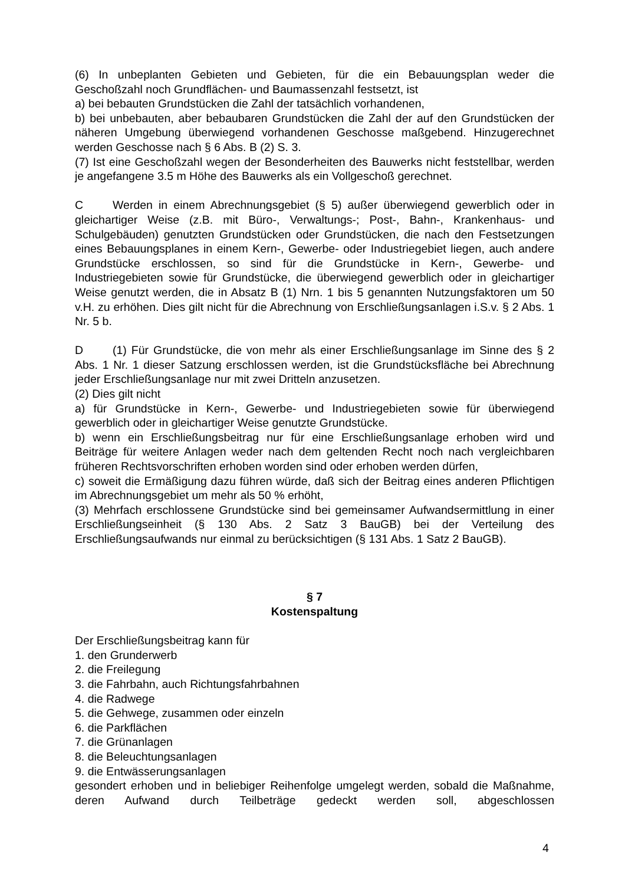(6) In unbeplanten Gebieten und Gebieten, für die ein Bebauungsplan weder die Geschoßzahl noch Grundflächen- und Baumassenzahl festsetzt, ist
a) bei bebauten Grundstücken die Zahl der tatsächlich vorhandenen,
b) bei unbebauten, aber bebaubaren Grundstücken die Zahl der auf den Grundstücken der näheren Umgebung überwiegend vorhandenen Geschosse maßgebend. Hinzugerechnet werden Geschosse nach § 6 Abs. B (2) S. 3.
(7) Ist eine Geschoßzahl wegen der Besonderheiten des Bauwerks nicht feststellbar, werden je angefangene 3.5 m Höhe des Bauwerks als ein Vollgeschoß gerechnet.
C Werden in einem Abrechnungsgebiet (§ 5) außer überwiegend gewerblich oder in gleichartiger Weise (z.B. mit Büro-, Verwaltungs-; Post-, Bahn-, Krankenhaus- und Schulgebäuden) genutzten Grundstücken oder Grundstücken, die nach den Festsetzungen eines Bebauungsplanes in einem Kern-, Gewerbe- oder Industriegebiet liegen, auch andere Grundstücke erschlossen, so sind für die Grundstücke in Kern-, Gewerbe- und Industriegebieten sowie für Grundstücke, die überwiegend gewerblich oder in gleichartiger Weise genutzt werden, die in Absatz B (1) Nrn. 1 bis 5 genannten Nutzungsfaktoren um 50 v.H. zu erhöhen. Dies gilt nicht für die Abrechnung von Erschließungsanlagen i.S.v. § 2 Abs. 1 Nr. 5 b.
D (1) Für Grundstücke, die von mehr als einer Erschließungsanlage im Sinne des § 2 Abs. 1 Nr. 1 dieser Satzung erschlossen werden, ist die Grundstücksfläche bei Abrechnung jeder Erschließungsanlage nur mit zwei Dritteln anzusetzen.
(2) Dies gilt nicht
a) für Grundstücke in Kern-, Gewerbe- und Industriegebieten sowie für überwiegend gewerblich oder in gleichartiger Weise genutzte Grundstücke.
b) wenn ein Erschließungsbeitrag nur für eine Erschließungsanlage erhoben wird und Beiträge für weitere Anlagen weder nach dem geltenden Recht noch nach vergleichbaren früheren Rechtsvorschriften erhoben worden sind oder erhoben werden dürfen,
c) soweit die Ermäßigung dazu führen würde, daß sich der Beitrag eines anderen Pflichtigen im Abrechnungsgebiet um mehr als 50 % erhöht,
(3) Mehrfach erschlossene Grundstücke sind bei gemeinsamer Aufwandsermittlung in einer Erschließungseinheit (§ 130 Abs. 2 Satz 3 BauGB) bei der Verteilung des Erschließungsaufwands nur einmal zu berücksichtigen (§ 131 Abs. 1 Satz 2 BauGB).
§ 7
Kostenspaltung
Der Erschließungsbeitrag kann für
1. den Grunderwerb
2. die Freilegung
3. die Fahrbahn, auch Richtungsfahrbahnen
4. die Radwege
5. die Gehwege, zusammen oder einzeln
6. die Parkflächen
7. die Grünanlagen
8. die Beleuchtungsanlagen
9. die Entwässerungsanlagen
gesondert erhoben und in beliebiger Reihenfolge umgelegt werden, sobald die Maßnahme, deren Aufwand durch Teilbeträge gedeckt werden soll, abgeschlossen
4